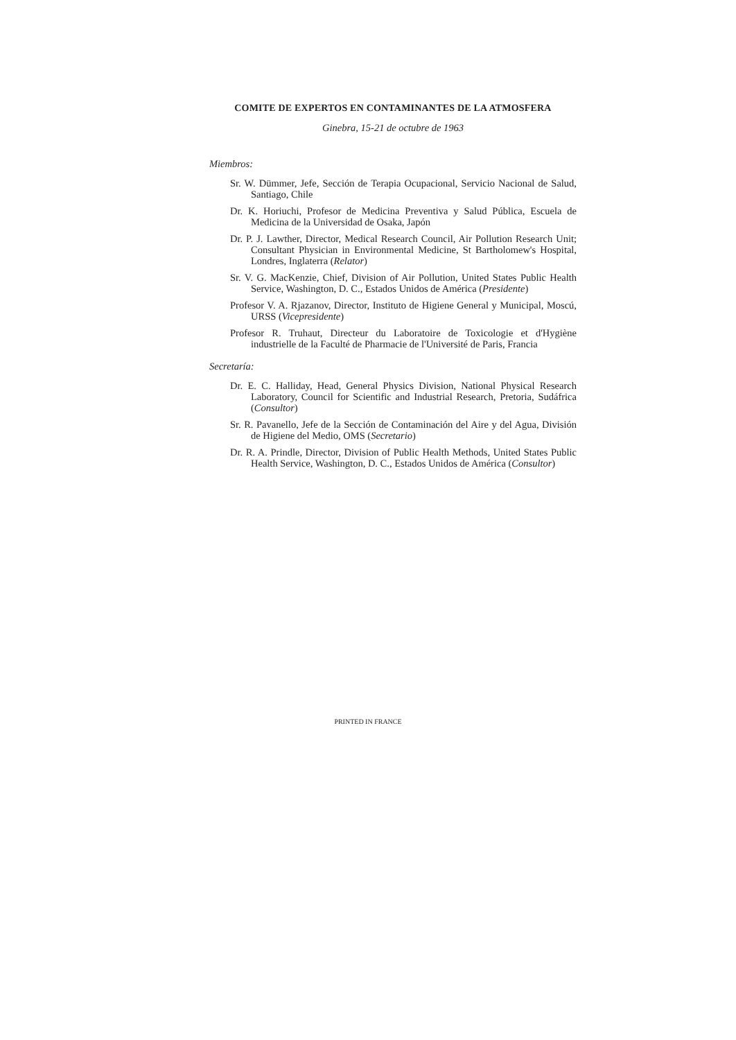COMITE DE EXPERTOS EN CONTAMINANTES DE LA ATMOSFERA
Ginebra, 15-21 de octubre de 1963
Miembros:
Sr. W. Dümmer, Jefe, Sección de Terapia Ocupacional, Servicio Nacional de Salud, Santiago, Chile
Dr. K. Horiuchi, Profesor de Medicina Preventiva y Salud Pública, Escuela de Medicina de la Universidad de Osaka, Japón
Dr. P. J. Lawther, Director, Medical Research Council, Air Pollution Research Unit; Consultant Physician in Environmental Medicine, St Bartholomew's Hospital, Londres, Inglaterra (Relator)
Sr. V. G. MacKenzie, Chief, Division of Air Pollution, United States Public Health Service, Washington, D. C., Estados Unidos de América (Presidente)
Profesor V. A. Rjazanov, Director, Instituto de Higiene General y Municipal, Moscú, URSS (Vicepresidente)
Profesor R. Truhaut, Directeur du Laboratoire de Toxicologie et d'Hygiène industrielle de la Faculté de Pharmacie de l'Université de Paris, Francia
Secretaría:
Dr. E. C. Halliday, Head, General Physics Division, National Physical Research Laboratory, Council for Scientific and Industrial Research, Pretoria, Sudáfrica (Consultor)
Sr. R. Pavanello, Jefe de la Sección de Contaminación del Aire y del Agua, División de Higiene del Medio, OMS (Secretario)
Dr. R. A. Prindle, Director, Division of Public Health Methods, United States Public Health Service, Washington, D. C., Estados Unidos de América (Consultor)
PRINTED IN FRANCE